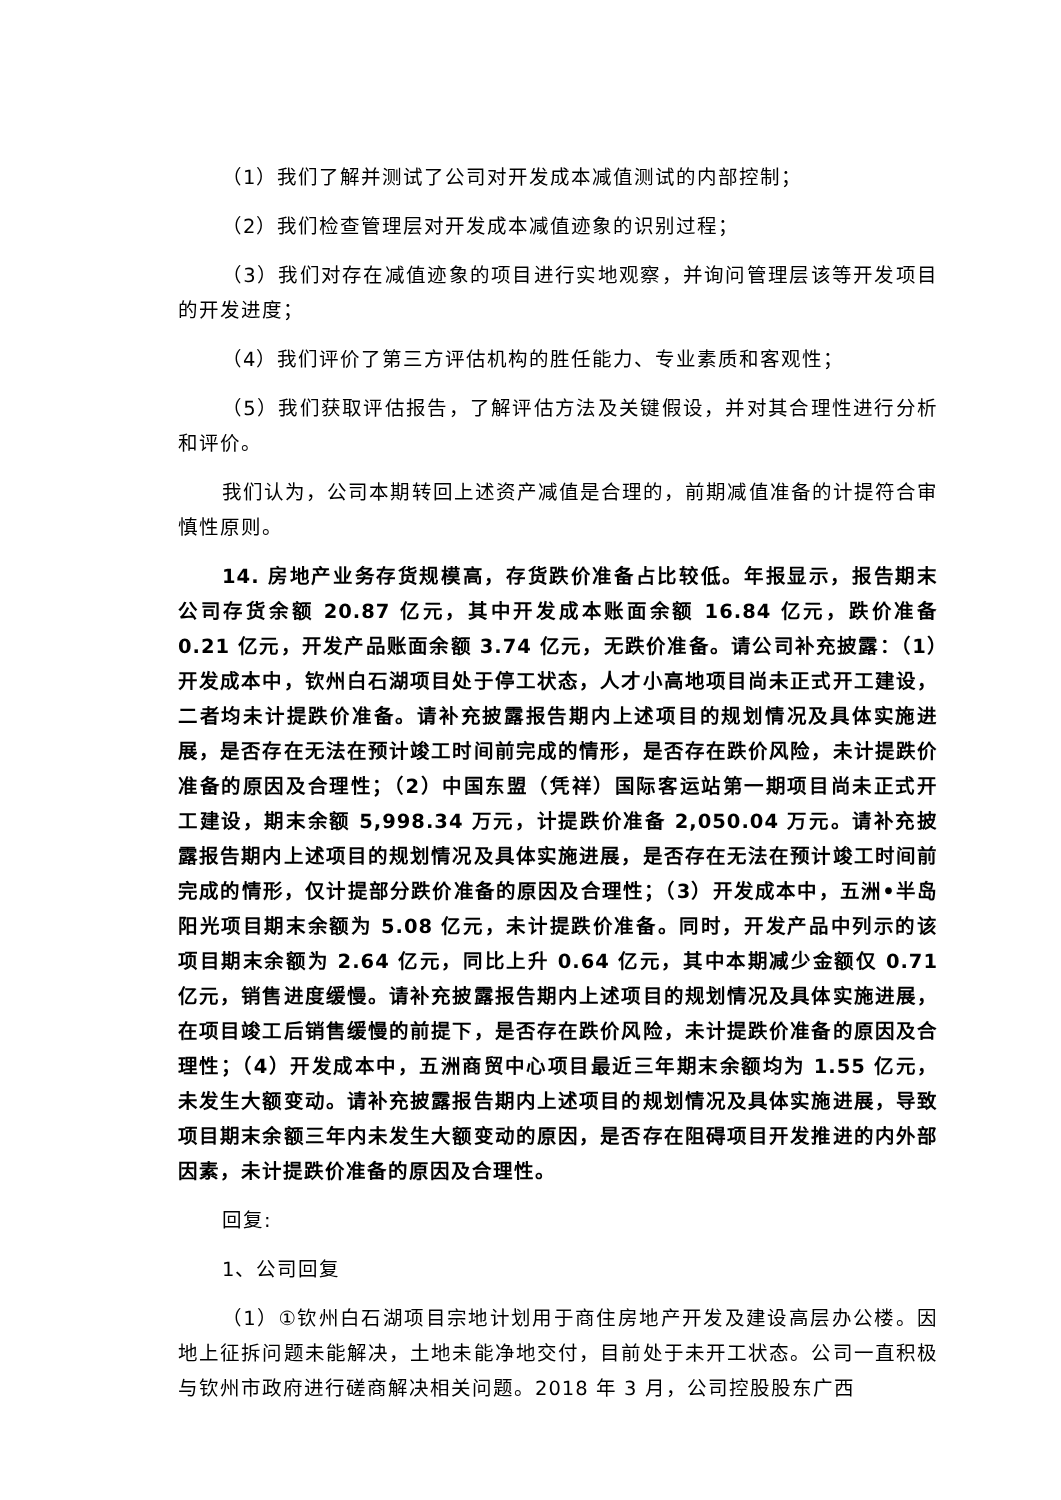（1）我们了解并测试了公司对开发成本减值测试的内部控制；
（2）我们检查管理层对开发成本减值迹象的识别过程；
（3）我们对存在减值迹象的项目进行实地观察，并询问管理层该等开发项目的开发进度；
（4）我们评价了第三方评估机构的胜任能力、专业素质和客观性；
（5）我们获取评估报告，了解评估方法及关键假设，并对其合理性进行分析和评价。
我们认为，公司本期转回上述资产减值是合理的，前期减值准备的计提符合审慎性原则。
14. 房地产业务存货规模高，存货跌价准备占比较低。年报显示，报告期末公司存货余额 20.87 亿元，其中开发成本账面余额 16.84 亿元，跌价准备 0.21 亿元，开发产品账面余额 3.74 亿元，无跌价准备。请公司补充披露：（1）开发成本中，钦州白石湖项目处于停工状态，人才小高地项目尚未正式开工建设，二者均未计提跌价准备。请补充披露报告期内上述项目的规划情况及具体实施进展，是否存在无法在预计竣工时间前完成的情形，是否存在跌价风险，未计提跌价准备的原因及合理性；（2）中国东盟（凭祥）国际客运站第一期项目尚未正式开工建设，期末余额 5,998.34 万元，计提跌价准备 2,050.04 万元。请补充披露报告期内上述项目的规划情况及具体实施进展，是否存在无法在预计竣工时间前完成的情形，仅计提部分跌价准备的原因及合理性；（3）开发成本中，五洲•半岛阳光项目期末余额为 5.08 亿元，未计提跌价准备。同时，开发产品中列示的该项目期末余额为 2.64 亿元，同比上升 0.64 亿元，其中本期减少金额仅 0.71 亿元，销售进度缓慢。请补充披露报告期内上述项目的规划情况及具体实施进展，在项目竣工后销售缓慢的前提下，是否存在跌价风险，未计提跌价准备的原因及合理性；（4）开发成本中，五洲商贸中心项目最近三年期末余额均为 1.55 亿元，未发生大额变动。请补充披露报告期内上述项目的规划情况及具体实施进展，导致项目期末余额三年内未发生大额变动的原因，是否存在阻碍项目开发推进的内外部因素，未计提跌价准备的原因及合理性。
回复:
1、公司回复
（1）①钦州白石湖项目宗地计划用于商住房地产开发及建设高层办公楼。因地上征拆问题未能解决，土地未能净地交付，目前处于未开工状态。公司一直积极与钦州市政府进行磋商解决相关问题。2018 年 3 月，公司控股股东广西